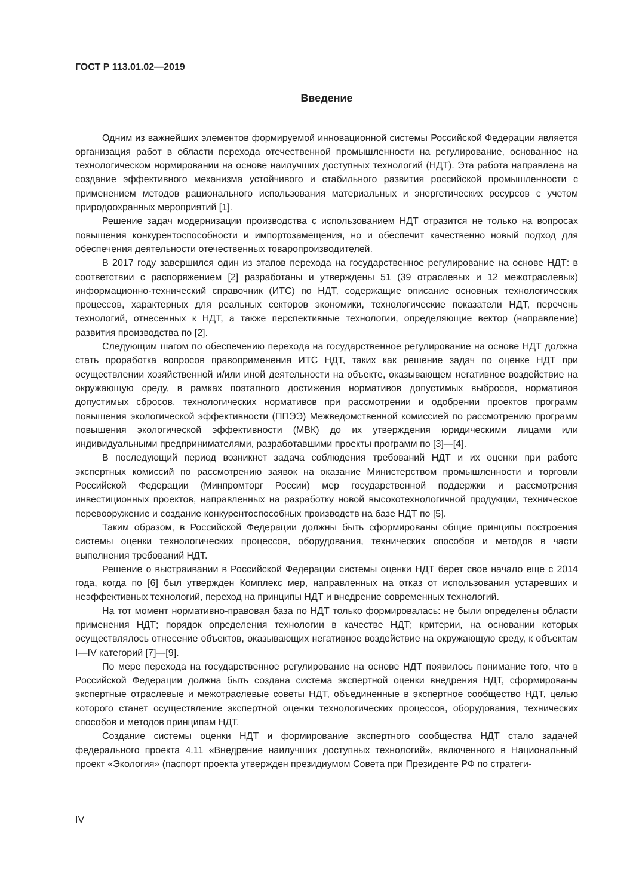ГОСТ Р 113.01.02—2019
Введение
Одним из важнейших элементов формируемой инновационной системы Российской Федерации является организация работ в области перехода отечественной промышленности на регулирование, основанное на технологическом нормировании на основе наилучших доступных технологий (НДТ). Эта работа направлена на создание эффективного механизма устойчивого и стабильного развития российской промышленности с применением методов рационального использования материальных и энергетических ресурсов с учетом природоохранных мероприятий [1].
Решение задач модернизации производства с использованием НДТ отразится не только на вопросах повышения конкурентоспособности и импортозамещения, но и обеспечит качественно новый подход для обеспечения деятельности отечественных товаропроизводителей.
В 2017 году завершился один из этапов перехода на государственное регулирование на основе НДТ: в соответствии с распоряжением [2] разработаны и утверждены 51 (39 отраслевых и 12 межотраслевых) информационно-технический справочник (ИТС) по НДТ, содержащие описание основных технологических процессов, характерных для реальных секторов экономики, технологические показатели НДТ, перечень технологий, отнесенных к НДТ, а также перспективные технологии, определяющие вектор (направление) развития производства по [2].
Следующим шагом по обеспечению перехода на государственное регулирование на основе НДТ должна стать проработка вопросов правоприменения ИТС НДТ, таких как решение задач по оценке НДТ при осуществлении хозяйственной и/или иной деятельности на объекте, оказывающем негативное воздействие на окружающую среду, в рамках поэтапного достижения нормативов допустимых выбросов, нормативов допустимых сбросов, технологических нормативов при рассмотрении и одобрении проектов программ повышения экологической эффективности (ППЭЭ) Межведомственной комиссией по рассмотрению программ повышения экологической эффективности (МВК) до их утверждения юридическими лицами или индивидуальными предпринимателями, разработавшими проекты программ по [3]—[4].
В последующий период возникнет задача соблюдения требований НДТ и их оценки при работе экспертных комиссий по рассмотрению заявок на оказание Министерством промышленности и торговли Российской Федерации (Минпромторг России) мер государственной поддержки и рассмотрения инвестиционных проектов, направленных на разработку новой высокотехнологичной продукции, техническое перевооружение и создание конкурентоспособных производств на базе НДТ по [5].
Таким образом, в Российской Федерации должны быть сформированы общие принципы построения системы оценки технологических процессов, оборудования, технических способов и методов в части выполнения требований НДТ.
Решение о выстраивании в Российской Федерации системы оценки НДТ берет свое начало еще с 2014 года, когда по [6] был утвержден Комплекс мер, направленных на отказ от использования устаревших и неэффективных технологий, переход на принципы НДТ и внедрение современных технологий.
На тот момент нормативно-правовая база по НДТ только формировалась: не были определены области применения НДТ; порядок определения технологии в качестве НДТ; критерии, на основании которых осуществлялось отнесение объектов, оказывающих негативное воздействие на окружающую среду, к объектам I—IV категорий [7]—[9].
По мере перехода на государственное регулирование на основе НДТ появилось понимание того, что в Российской Федерации должна быть создана система экспертной оценки внедрения НДТ, сформированы экспертные отраслевые и межотраслевые советы НДТ, объединенные в экспертное сообщество НДТ, целью которого станет осуществление экспертной оценки технологических процессов, оборудования, технических способов и методов принципам НДТ.
Создание системы оценки НДТ и формирование экспертного сообщества НДТ стало задачей федерального проекта 4.11 «Внедрение наилучших доступных технологий», включенного в Национальный проект «Экология» (паспорт проекта утвержден президиумом Совета при Президенте РФ по стратеги-
IV